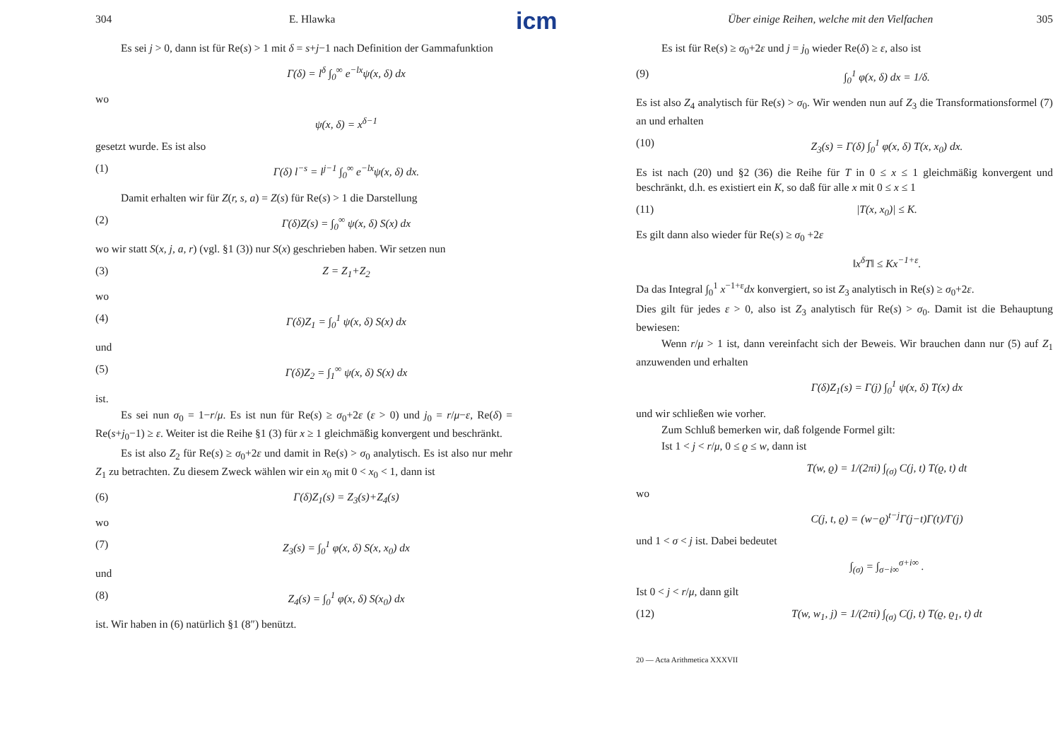304 E. Hlawka
Es sei j > 0, dann ist für Re(s) > 1 mit δ = s+j−1 nach Definition der Gammafunktion
Γ(δ) = l<sup>δ</sup> ∫<sub>0</sub><sup>∞</sup> e<sup>−lx</sup>ψ(x, δ) dx
wo
ψ(x, δ) = x<sup>δ−1</sup>
gesetzt wurde. Es ist also
(1) Γ(δ) l<sup>−s</sup> = l<sup>j−1</sup> ∫<sub>0</sub><sup>∞</sup> e<sup>−lx</sup>ψ(x, δ) dx.
Damit erhalten wir für Z(r, s, a) = Z(s) für Re(s) > 1 die Darstellung
(2) Γ(δ)Z(s) = ∫<sub>0</sub><sup>∞</sup> ψ(x, δ) S(x) dx
wo wir statt S(x, j, a, r) (vgl. §1 (3)) nur S(x) geschrieben haben. Wir setzen nun
(3) Z = Z<sub>1</sub>+Z<sub>2</sub>
wo
(4) Γ(δ)Z<sub>1</sub> = ∫<sub>0</sub><sup>1</sup> ψ(x, δ) S(x) dx
und
(5) Γ(δ)Z<sub>2</sub> = ∫<sub>1</sub><sup>∞</sup> ψ(x, δ) S(x) dx
ist.
Es sei nun σ<sub>0</sub> = 1−r/μ. Es ist nun für Re(s) ≥ σ<sub>0</sub>+2ε (ε > 0) und j<sub>0</sub> = r/μ−ε, Re(δ) = Re(s+j<sub>0</sub>−1) ≥ ε. Weiter ist die Reihe §1 (3) für x ≥ 1 gleichmäßig konvergent und beschränkt.
Es ist also Z<sub>2</sub> für Re(s) ≥ σ<sub>0</sub>+2ε und damit in Re(s) > σ<sub>0</sub> analytisch. Es ist also nur mehr Z<sub>1</sub> zu betrachten. Zu diesem Zweck wählen wir ein x<sub>0</sub> mit 0 < x<sub>0</sub> < 1, dann ist
(6) Γ(δ)Z<sub>1</sub>(s) = Z<sub>3</sub>(s)+Z<sub>4</sub>(s)
wo
(7) Z<sub>3</sub>(s) = ∫<sub>0</sub><sup>1</sup> φ(x, δ) S(x, x<sub>0</sub>) dx
und
(8) Z<sub>4</sub>(s) = ∫<sub>0</sub><sup>1</sup> φ(x, δ) S(x<sub>0</sub>) dx
ist. Wir haben in (6) natürlich §1 (8″) benützt.
icm
Über einige Reihen, welche mit den Vielfachen 305
Es ist für Re(s) ≥ σ<sub>0</sub>+2ε und j = j<sub>0</sub> wieder Re(δ) ≥ ε, also ist
(9) ∫<sub>0</sub><sup>1</sup> φ(x, δ) dx = 1/δ.
Es ist also Z<sub>4</sub> analytisch für Re(s) > σ<sub>0</sub>. Wir wenden nun auf Z<sub>3</sub> die Transformationsformel (7) an und erhalten
(10) Z<sub>3</sub>(s) = Γ(δ) ∫<sub>0</sub><sup>1</sup> φ(x, δ) T(x, x<sub>0</sub>) dx.
Es ist nach (20) und §2 (36) die Reihe für T in 0 ≤ x ≤ 1 gleichmäßig konvergent und beschränkt, d.h. es existiert ein K, so daß für alle x mit 0 ≤ x ≤ 1
(11) |T(x, x<sub>0</sub>)| ≤ K.
Es gilt dann also wieder für Re(s) ≥ σ<sub>0</sub> +2ε
‖x<sup>δ</sup>T‖ ≤ Kx<sup>−1+ε</sup>.
Da das Integral ∫<sub>0</sub><sup>1</sup> x<sup>−1+ε</sup>dx konvergiert, so ist Z<sub>3</sub> analytisch in Re(s) ≥ σ<sub>0</sub>+2ε.
Dies gilt für jedes ε > 0, also ist Z<sub>3</sub> analytisch für Re(s) > σ<sub>0</sub>. Damit ist die Behauptung bewiesen:
Wenn r/μ > 1 ist, dann vereinfacht sich der Beweis. Wir brauchen dann nur (5) auf Z<sub>1</sub> anzuwenden und erhalten
Γ(δ)Z<sub>1</sub>(s) = Γ(j) ∫<sub>0</sub><sup>1</sup> ψ(x, δ) T(x) dx
und wir schließen wie vorher.
Zum Schluß bemerken wir, daß folgende Formel gilt:
Ist 1 < j < r/μ, 0 ≤ ϱ ≤ w, dann ist
T(w, ϱ) = 1/(2πi) ∫<sub>(σ)</sub> C(j, t) T(ϱ, t) dt
wo
C(j, t, ϱ) = (w−ϱ)<sup>t−j</sup>Γ(j−t)Γ(t)/Γ(j)
und 1 < σ < j ist. Dabei bedeutet
∫<sub>(σ)</sub> = ∫<sub>σ−i∞</sub><sup>σ+i∞</sup> .
Ist 0 < j < r/μ, dann gilt
(12) T(w, w<sub>1</sub>, j) = 1/(2πi) ∫<sub>(σ)</sub> C(j, t) T(ϱ, ϱ<sub>1</sub>, t) dt
20 — Acta Arithmetica XXXVII